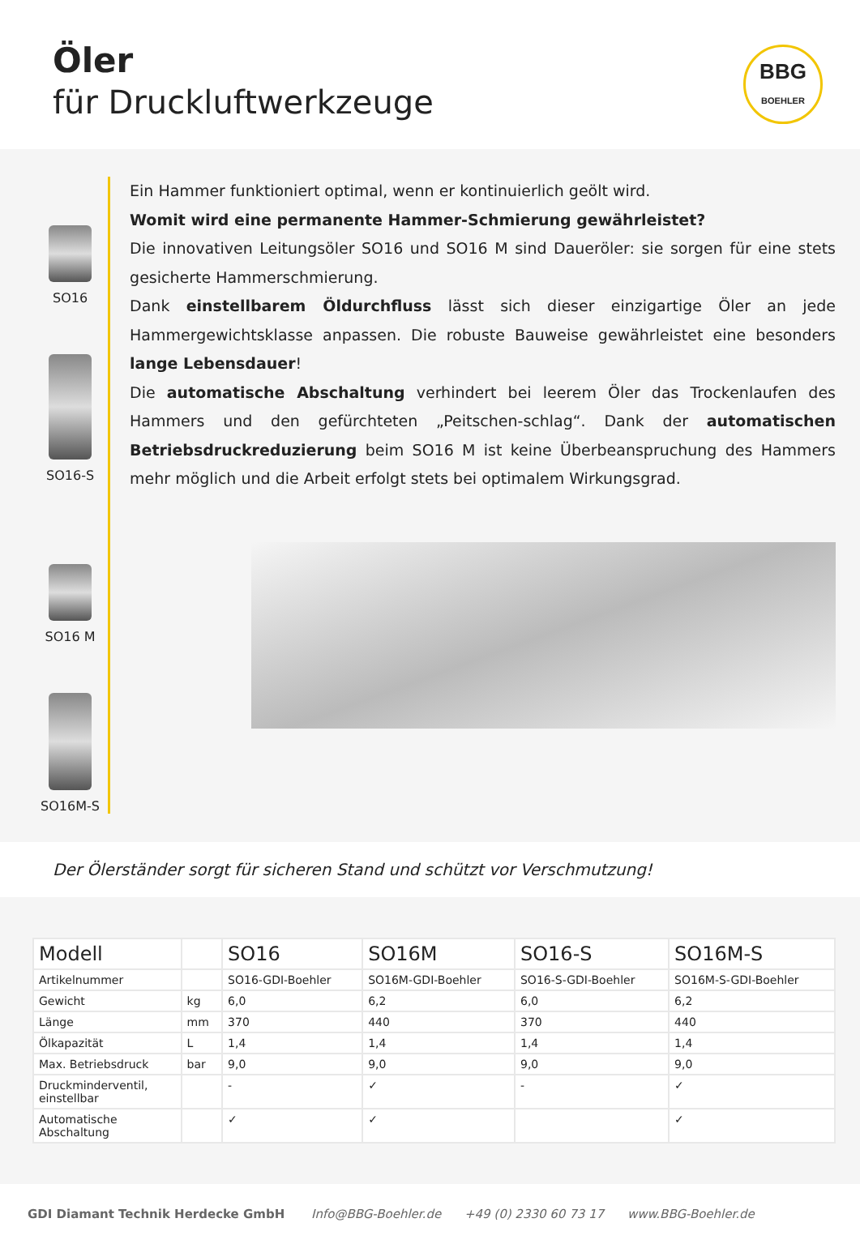Öler
für Druckluftwerkzeuge
BBG
BOEHLER
SO16
SO16-S
SO16 M
SO16M-S
Ein Hammer funktioniert optimal, wenn er kontinuierlich geölt wird.
Womit wird eine permanente Hammer-Schmierung gewährleistet?
Die innovativen Leitungsöler SO16 und SO16 M sind Daueröler: sie sorgen für eine stets gesicherte Hammerschmierung.
Dank einstellbarem Öldurchfluss lässt sich dieser einzigartige Öler an jede Hammergewichtsklasse anpassen. Die robuste Bauweise gewährleistet eine besonders lange Lebensdauer!
Die automatische Abschaltung verhindert bei leerem Öler das Trockenlaufen des Hammers und den gefürchteten „Peitschen-schlag“. Dank der automatischen Betriebsdruckreduzierung beim SO16 M ist keine Überbeanspruchung des Hammers mehr möglich und die Arbeit erfolgt stets bei optimalem Wirkungsgrad.
Der Ölerständer sorgt für sicheren Stand und schützt vor Verschmutzung!
| Modell | | SO16 | SO16M | SO16-S | SO16M-S |
| --- | --- | --- | --- | --- | --- |
| Artikelnummer | | SO16-GDI-Boehler | SO16M-GDI-Boehler | SO16-S-GDI-Boehler | SO16M-S-GDI-Boehler |
| Gewicht | kg | 6,0 | 6,2 | 6,0 | 6,2 |
| Länge | mm | 370 | 440 | 370 | 440 |
| Ölkapazität | L | 1,4 | 1,4 | 1,4 | 1,4 |
| Max. Betriebsdruck | bar | 9,0 | 9,0 | 9,0 | 9,0 |
| Druckminderventil, einstellbar | | - | ✓ | - | ✓ |
| Automatische Abschaltung | | ✓ | ✓ | | ✓ |
GDI Diamant Technik Herdecke GmbH Info@BBG-Boehler.de +49 (0) 2330 60 73 17 www.BBG-Boehler.de